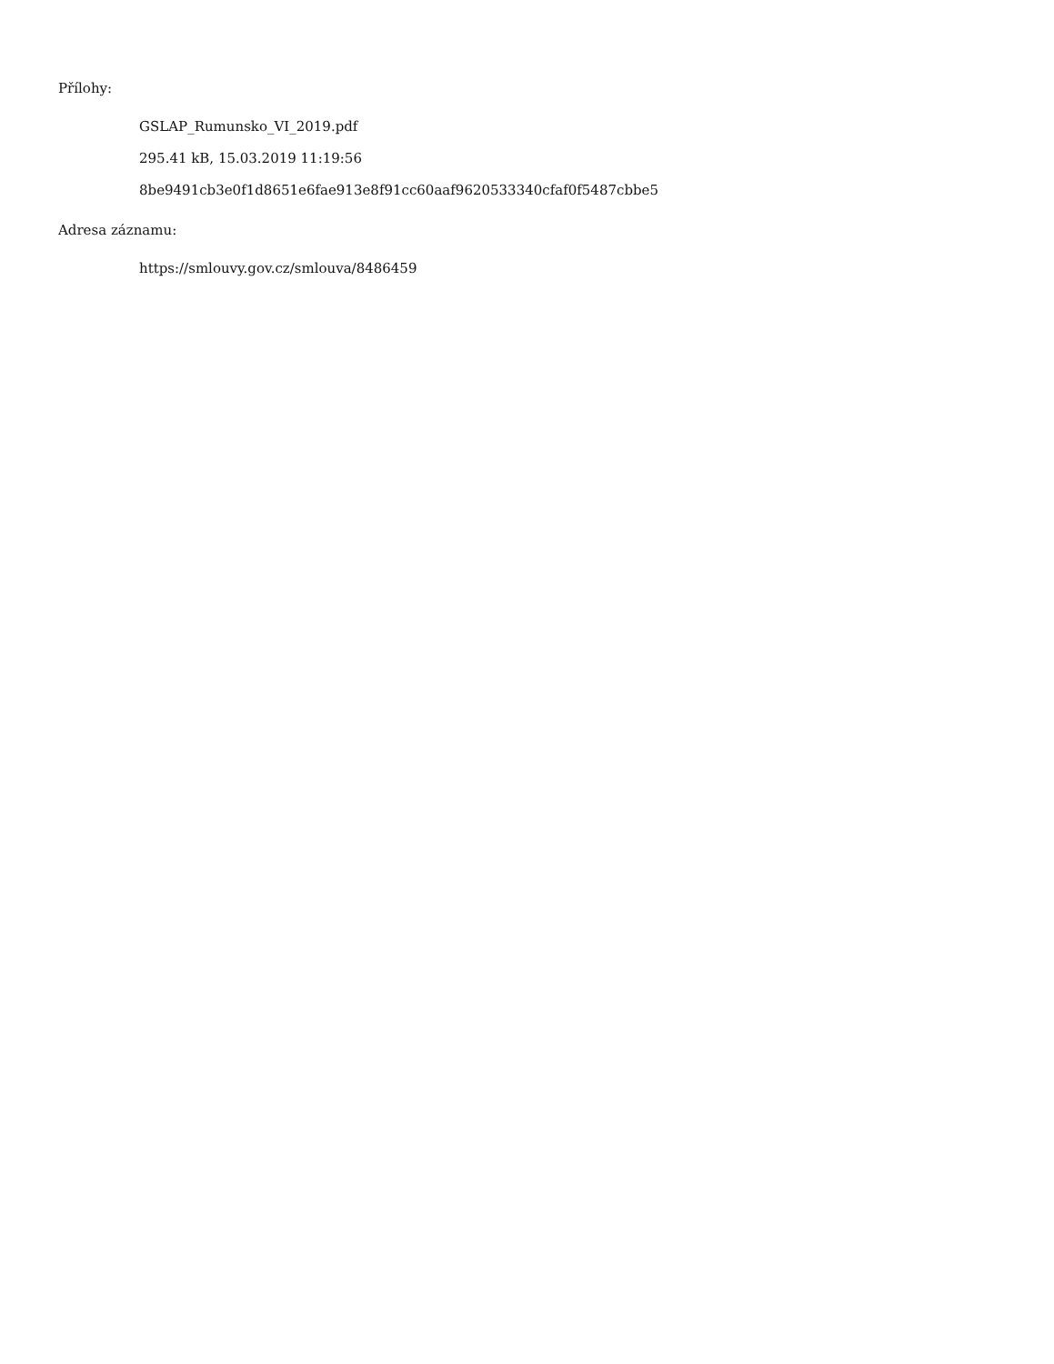Přílohy:
GSLAP_Rumunsko_VI_2019.pdf
295.41 kB, 15.03.2019 11:19:56
8be9491cb3e0f1d8651e6fae913e8f91cc60aaf9620533340cfaf0f5487cbbe5
Adresa záznamu:
https://smlouvy.gov.cz/smlouva/8486459